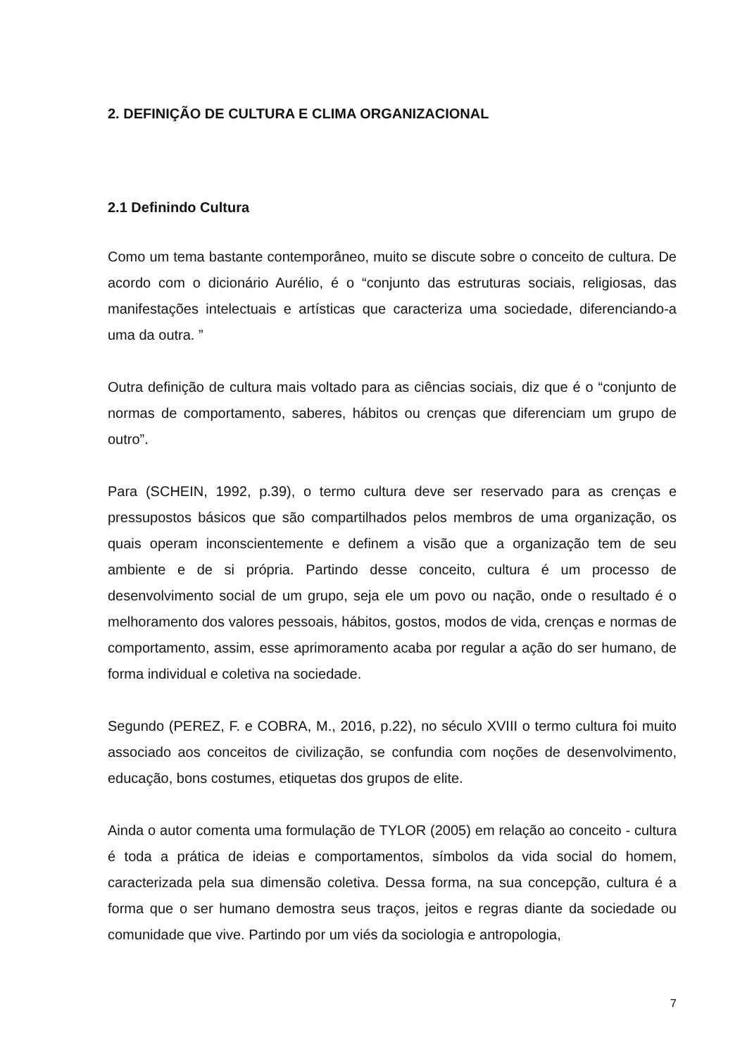2. DEFINIÇÃO DE CULTURA E CLIMA ORGANIZACIONAL
2.1 Definindo Cultura
Como um tema bastante contemporâneo, muito se discute sobre o conceito de cultura. De acordo com o dicionário Aurélio, é o “conjunto das estruturas sociais, religiosas, das manifestações intelectuais e artísticas que caracteriza uma sociedade, diferenciando-a uma da outra. ”
Outra definição de cultura mais voltado para as ciências sociais, diz que é o “conjunto de normas de comportamento, saberes, hábitos ou crenças que diferenciam um grupo de outro”.
Para (SCHEIN, 1992, p.39), o termo cultura deve ser reservado para as crenças e pressupostos básicos que são compartilhados pelos membros de uma organização, os quais operam inconscientemente e definem a visão que a organização tem de seu ambiente e de si própria. Partindo desse conceito, cultura é um processo de desenvolvimento social de um grupo, seja ele um povo ou nação, onde o resultado é o melhoramento dos valores pessoais, hábitos, gostos, modos de vida, crenças e normas de comportamento, assim, esse aprimoramento acaba por regular a ação do ser humano, de forma individual e coletiva na sociedade.
Segundo (PEREZ, F. e COBRA, M., 2016, p.22), no século XVIII o termo cultura foi muito associado aos conceitos de civilização, se confundia com noções de desenvolvimento, educação, bons costumes, etiquetas dos grupos de elite.
Ainda o autor comenta uma formulação de TYLOR (2005) em relação ao conceito - cultura é toda a prática de ideias e comportamentos, símbolos da vida social do homem, caracterizada pela sua dimensão coletiva. Dessa forma, na sua concepção, cultura é a forma que o ser humano demostra seus traços, jeitos e regras diante da sociedade ou comunidade que vive. Partindo por um viés da sociologia e antropologia,
7